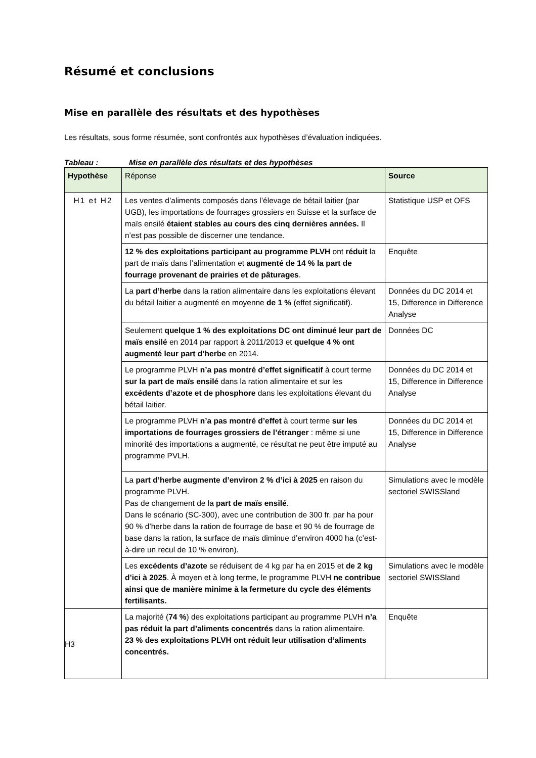Résumé et conclusions
Mise en parallèle des résultats et des hypothèses
Les résultats, sous forme résumée, sont confrontés aux hypothèses d’évaluation indiquées.
Tableau : Mise en parallèle des résultats et des hypothèses
| Hypothèse | Réponse | Source |
| H1 et H2 | Les ventes d’aliments composés dans l’élevage de bétail laitier (par UGB), les importations de fourrages grossiers en Suisse et la surface de maïs ensilé étaient stables au cours des cinq dernières années. Il n’est pas possible de discerner une tendance. | Statistique USP et OFS |
| | 12 % des exploitations participant au programme PLVH ont réduit la part de maïs dans l’alimentation et augmenté de 14 % la part de fourrage provenant de prairies et de pâturages . | Enquête |
| | La part d’herbe dans la ration alimentaire dans les exploitations élevant du bétail laitier a augmenté en moyenne de 1 % (effet significatif). | Données du DC 2014 et 15, Difference in Difference Analyse |
| | Seulement quelque 1 % des exploitations DC ont diminué leur part de maïs ensilé en 2014 par rapport à 2011/2013 et quelque 4 % ont augmenté leur part d’herbe en 2014. | Données DC |
| | Le programme PLVH n’a pas montré d’effet significatif à court terme sur la part de maïs ensilé dans la ration alimentaire et sur les excédents d’azote et de phosphore dans les exploitations élevant du bétail laitier. | Données du DC 2014 et 15, Difference in Difference Analyse |
| | Le programme PLVH n’a pas montré d’effet à court terme sur les importations de fourrages grossiers de l’étranger : même si une minorité des importations a augmenté, ce résultat ne peut être imputé au programme PVLH. | Données du DC 2014 et 15, Difference in Difference Analyse |
| | La part d’herbe augmente d’environ 2 % d’ici à 2025 en raison du programme PLVH. Pas de changement de la part de maïs ensilé . Dans le scénario (SC-300), avec une contribution de 300 fr. par ha pour 90 % d’herbe dans la ration de fourrage de base et 90 % de fourrage de base dans la ration, la surface de maïs diminue d’environ 4000 ha (c’est-à-dire un recul de 10 % environ). | Simulations avec le modèle sectoriel SWISSland |
| | Les excédents d’azote se réduisent de 4 kg par ha en 2015 et de 2 kg d’ici à 2025 . À moyen et à long terme, le programme PLVH ne contribue ainsi que de manière minime à la fermeture du cycle des éléments fertilisants. | Simulations avec le modèle sectoriel SWISSland |
| H3 | La majorité ( 74 % ) des exploitations participant au programme PLVH n’a pas réduit la part d’aliments concentrés dans la ration alimentaire. 23 % des exploitations PLVH ont réduit leur utilisation d’aliments concentrés. | Enquête |